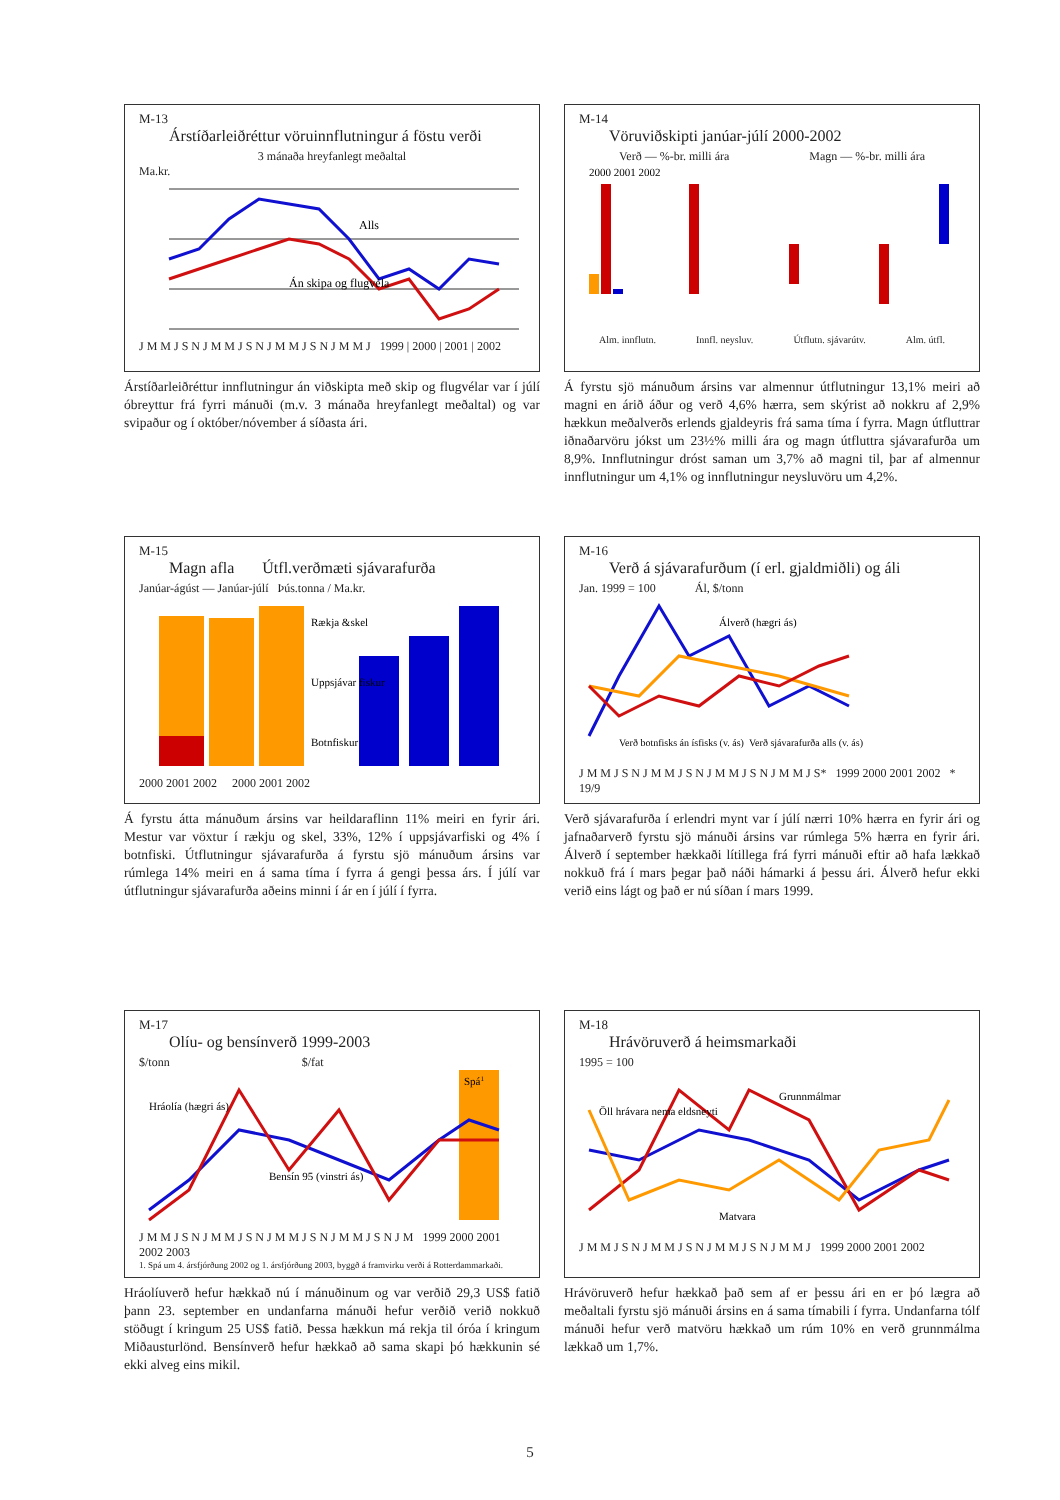M-13
Árstíðarleiðréttur vöruinnflutningur á föstu verði
3 mánaða hreyfanlegt meðaltal
Ma.kr.
Alls
Án skipa og flugvéla
J M M J S N J M M J S N J M M J S N J M M J 1999 | 2000 | 2001 | 2002
Árstíðarleiðréttur innflutningur án viðskipta með skip og flugvélar var í júlí óbreyttur frá fyrri mánuði (m.v. 3 mánaða hreyfanlegt meðaltal) og var svipaður og í október/nóvember á síðasta ári.
M-14
Vöruviðskipti janúar-júlí 2000-2002
Verð — %-br. milli ára Magn — %-br. milli ára
2000 2001 2002
Alm. innflutn. Innfl. neysluv. Útflutn. sjávarútv. Alm. útfl.
Á fyrstu sjö mánuðum ársins var almennur útflutningur 13,1% meiri að magni en árið áður og verð 4,6% hærra, sem skýrist að nokkru af 2,9% hækkun meðalverðs erlends gjaldeyris frá sama tíma í fyrra. Magn útfluttrar iðnaðarvöru jókst um 23½% milli ára og magn útfluttra sjávarafurða um 8,9%. Innflutningur dróst saman um 3,7% að magni til, þar af almennur innflutningur um 4,1% og innflutningur neysluvöru um 4,2%.
M-15
Magn afla Útfl.verðmæti sjávarafurða
Janúar-ágúst — Janúar-júlí Þús.tonna / Ma.kr.
Rækja &skel
Uppsjávar fiskur
Botnfiskur
2000 2001 2002 2000 2001 2002
Á fyrstu átta mánuðum ársins var heildaraflinn 11% meiri en fyrir ári. Mestur var vöxtur í rækju og skel, 33%, 12% í uppsjávarfiski og 4% í botnfiski. Útflutningur sjávarafurða á fyrstu sjö mánuðum ársins var rúmlega 14% meiri en á sama tíma í fyrra á gengi þessa árs. Í júlí var útflutningur sjávarafurða aðeins minni í ár en í júlí í fyrra.
M-16
Verð á sjávarafurðum (í erl. gjaldmiðli) og áli
Jan. 1999 = 100 Ál, $/tonn
Álverð (hægri ás)
Verð botnfisks án ísfisks (v. ás)
Verð sjávarafurða alls (v. ás)
J M M J S N J M M J S N J M M J S N J M M J S* 1999 2000 2001 2002 * 19/9
Verð sjávarafurða í erlendri mynt var í júlí nærri 10% hærra en fyrir ári og jafnaðarverð fyrstu sjö mánuði ársins var rúmlega 5% hærra en fyrir ári. Álverð í september hækkaði lítillega frá fyrri mánuði eftir að hafa lækkað nokkuð frá í mars þegar það náði hámarki á þessu ári. Álverð hefur ekki verið eins lágt og það er nú síðan í mars 1999.
M-17
Olíu- og bensínverð 1999-2003
$/tonn $/fat
Spá1
Hráolía (hægri ás)
Bensín 95 (vinstri ás)
J M M J S N J M M J S N J M M J S N J M M J S N J M 1999 2000 2001 2002 2003
1. Spá um 4. ársfjórðung 2002 og 1. ársfjórðung 2003, byggð á framvirku verði á Rotterdammarkaði.
Hráolíuverð hefur hækkað nú í mánuðinum og var verðið 29,3 US$ fatið þann 23. september en undanfarna mánuði hefur verðið verið nokkuð stöðugt í kringum 25 US$ fatið. Þessa hækkun má rekja til óróa í kringum Miðausturlönd. Bensínverð hefur hækkað að sama skapi þó hækkunin sé ekki alveg eins mikil.
M-18
Hrávöruverð á heimsmarkaði
1995 = 100
Öll hrávara nema eldsneyti
Grunnmálmar
Matvara
J M M J S N J M M J S N J M M J S N J M M J 1999 2000 2001 2002
Hrávöruverð hefur hækkað það sem af er þessu ári en er þó lægra að meðaltali fyrstu sjö mánuði ársins en á sama tímabili í fyrra. Undanfarna tólf mánuði hefur verð matvöru hækkað um rúm 10% en verð grunnmálma lækkað um 1,7%.
5